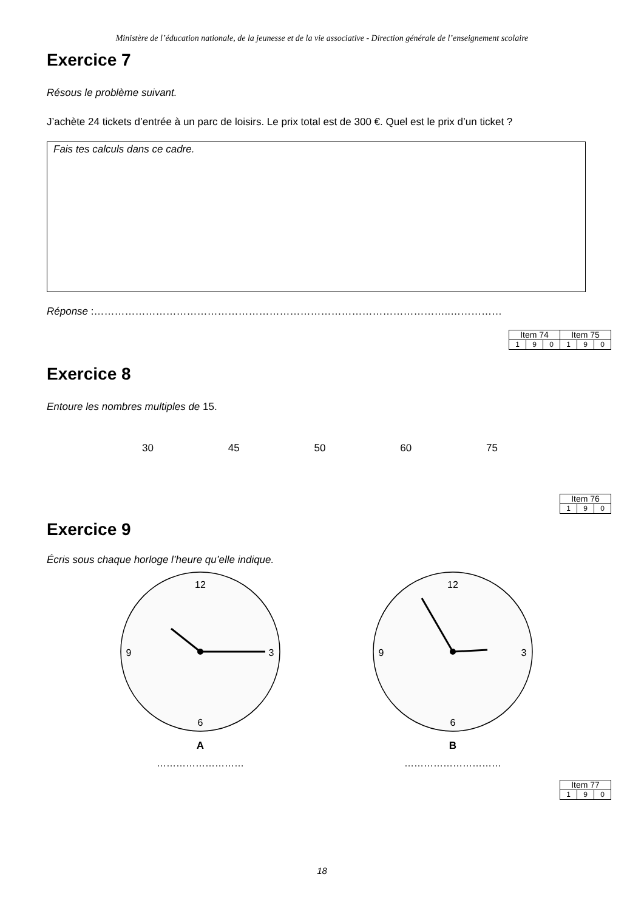Ministère de l’éducation nationale, de la jeunesse et de la vie associative - Direction générale de l’enseignement scolaire
Exercice 7
Résous le problème suivant.
J’achète 24 tickets d’entrée à un parc de loisirs. Le prix total est de 300 €. Quel est le prix d’un ticket ?
Fais tes calculs dans ce cadre.
Réponse :…………………………………………………………………………………………..……………
| Item 74 | | | Item 75 | | |
| 1 | 9 | 0 | 1 | 9 | 0 |
Exercice 8
Entoure les nombres multiples de 15.
30 45 50 60 75
| Item 76 | | |
| 1 | 9 | 0 |
Exercice 9
Écris sous chaque horloge l’heure qu’elle indique.
12
3
6
9
A
………………………
12
3
6
9
B
…………………………
| Item 77 | | |
| 1 | 9 | 0 |
18